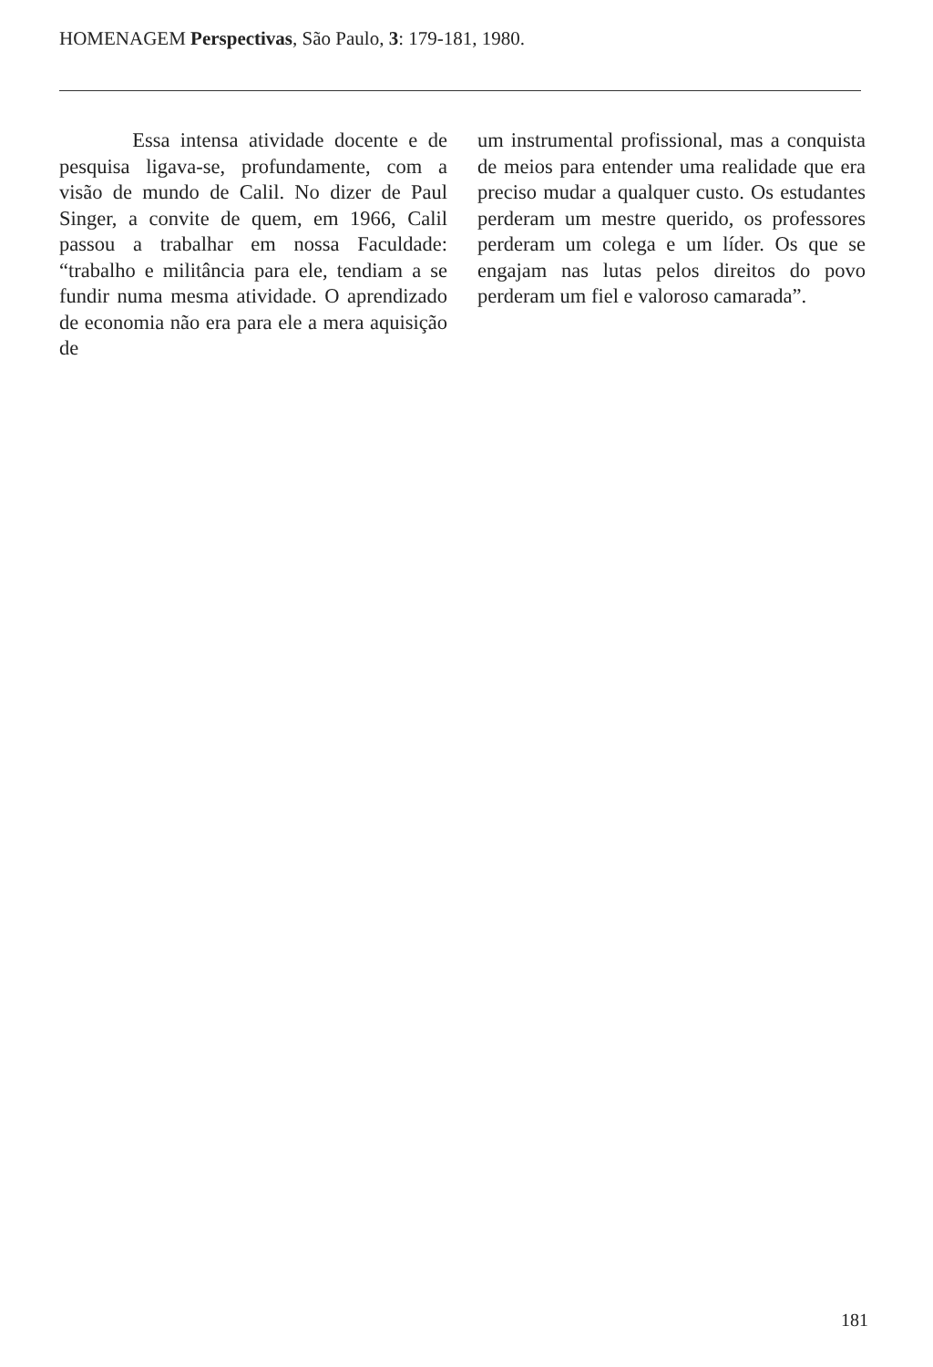HOMENAGEM Perspectivas, São Paulo, 3: 179-181, 1980.
Essa intensa atividade docente e de pesquisa ligava-se, profundamente, com a visão de mundo de Calil. No dizer de Paul Singer, a convite de quem, em 1966, Calil passou a trabalhar em nossa Faculdade: “trabalho e militância para ele, tendiam a se fundir numa mesma atividade. O aprendizado de economia não era para ele a mera aquisição de
um instrumental profissional, mas a conquista de meios para entender uma realidade que era preciso mudar a qualquer custo. Os estudantes perderam um mestre querido, os professores perderam um colega e um líder. Os que se engajam nas lutas pelos direitos do povo perderam um fiel e valoroso camarada”.
181